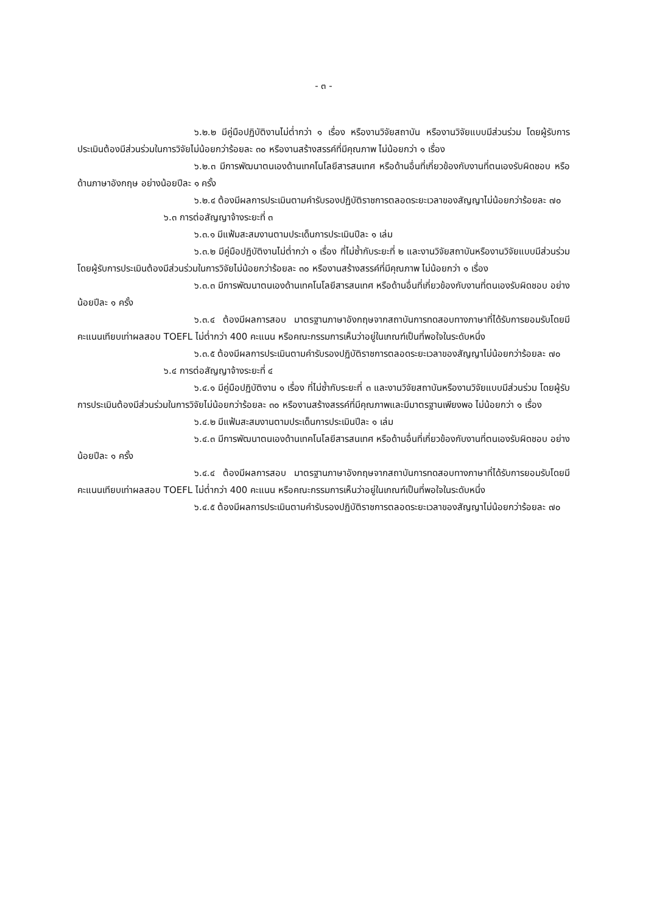- ๓ -
๖.๒.๒ มีคู่มือปฏิบัติงานไม่ต่ำกว่า ๑ เรื่อง หรืองานวิจัยสถาบัน หรืองานวิจัยแบบมีส่วนร่วม โดยผู้รับการประเมินต้องมีส่วนร่วมในการวิจัยไม่น้อยกว่าร้อยละ ๓๐ หรืองานสร้างสรรค์ที่มีคุณภาพ ไม่น้อยกว่า ๑ เรื่อง
๖.๒.๓ มีการพัฒนาตนเองด้านเทคโนโลยีสารสนเทศ หรือด้านอื่นที่เกี่ยวข้องกับงานที่ตนเองรับผิดชอบ หรือด้านภาษาอังกฤษ อย่างน้อยปีละ ๑ ครั้ง
๖.๒.๔ ต้องมีผลการประเมินตามคำรับรองปฏิบัติราชการตลอดระยะเวลาของสัญญาไม่น้อยกว่าร้อยละ ๗๐
๖.๓ การต่อสัญญาจ้างระยะที่ ๓
๖.๓.๑ มีแฟ้มสะสมงานตามประเด็นการประเมินปีละ ๑ เล่ม
๖.๓.๒ มีคู่มือปฏิบัติงานไม่ต่ำกว่า ๑ เรื่อง ที่ไม่ซ้ำกับระยะที่ ๒ และงานวิจัยสถาบันหรืองานวิจัยแบบมีส่วนร่วม โดยผู้รับการประเมินต้องมีส่วนร่วมในการวิจัยไม่น้อยกว่าร้อยละ ๓๐ หรืองานสร้างสรรค์ที่มีคุณภาพ ไม่น้อยกว่า ๑ เรื่อง
๖.๓.๓ มีการพัฒนาตนเองด้านเทคโนโลยีสารสนเทศ หรือด้านอื่นที่เกี่ยวข้องกับงานที่ตนเองรับผิดชอบ อย่างน้อยปีละ ๑ ครั้ง
๖.๓.๔ ต้องมีผลการสอบ มาตรฐานภาษาอังกฤษจากสถาบันการทดสอบทางภาษาที่ได้รับการยอมรับโดยมีคะแนนเทียบเท่าผลสอบ TOEFL ไม่ต่ำกว่า 400 คะแนน หรือคณะกรรมการเห็นว่าอยู่ในเกณฑ์เป็นที่พอใจในระดับหนึ่ง
๖.๓.๕ ต้องมีผลการประเมินตามคำรับรองปฏิบัติราชการตลอดระยะเวลาของสัญญาไม่น้อยกว่าร้อยละ ๗๐
๖.๔ การต่อสัญญาจ้างระยะที่ ๔
๖.๔.๑ มีคู่มือปฏิบัติงาน ๑ เรื่อง ที่ไม่ซ้ำกับระยะที่ ๓ และงานวิจัยสถาบันหรืองานวิจัยแบบมีส่วนร่วม โดยผู้รับการประเมินต้องมีส่วนร่วมในการวิจัยไม่น้อยกว่าร้อยละ ๓๐ หรืองานสร้างสรรค์ที่มีคุณภาพและมีมาตรฐานเพียงพอ ไม่น้อยกว่า ๑ เรื่อง
๖.๔.๒ มีแฟ้มสะสมงานตามประเด็นการประเมินปีละ ๑ เล่ม
๖.๔.๓ มีการพัฒนาตนเองด้านเทคโนโลยีสารสนเทศ หรือด้านอื่นที่เกี่ยวข้องกับงานที่ตนเองรับผิดชอบ อย่างน้อยปีละ ๑ ครั้ง
๖.๔.๔ ต้องมีผลการสอบ มาตรฐานภาษาอังกฤษจากสถาบันการทดสอบทางภาษาที่ได้รับการยอมรับโดยมีคะแนนเทียบเท่าผลสอบ TOEFL ไม่ต่ำกว่า 400 คะแนน หรือคณะกรรมการเห็นว่าอยู่ในเกณฑ์เป็นที่พอใจในระดับหนึ่ง
๖.๔.๕ ต้องมีผลการประเมินตามคำรับรองปฏิบัติราชการตลอดระยะเวลาของสัญญาไม่น้อยกว่าร้อยละ ๗๐